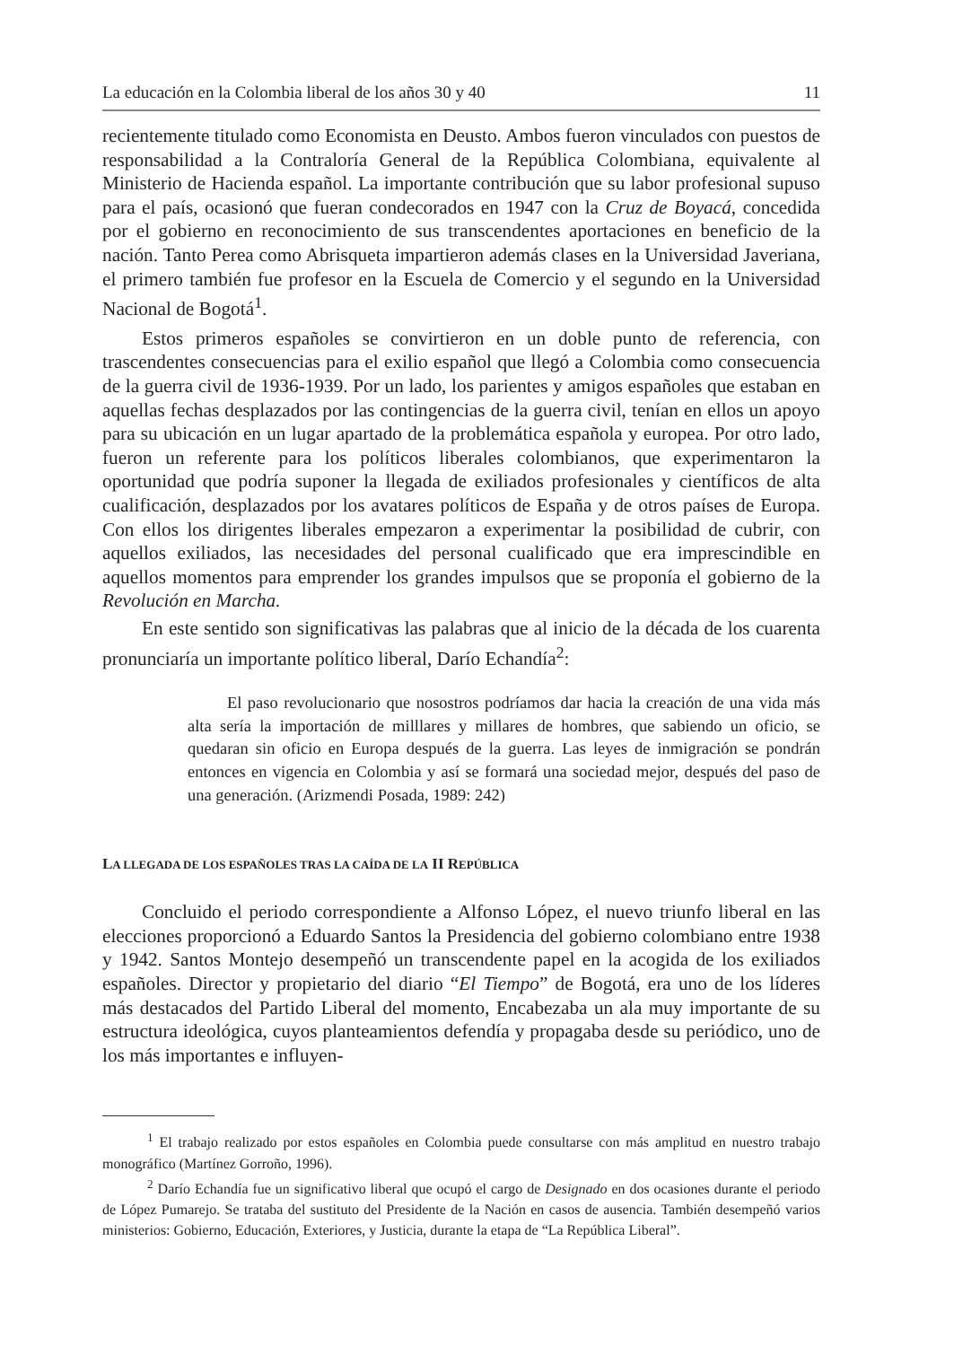La educación en la Colombia liberal de los años 30 y 40 11
recientemente titulado como Economista en Deusto. Ambos fueron vinculados con puestos de responsabilidad a la Contraloría General de la República Colombiana, equivalente al Ministerio de Hacienda español. La importante contribución que su labor profesional supuso para el país, ocasionó que fueran condecorados en 1947 con la Cruz de Boyacá, concedida por el gobierno en reconocimiento de sus transcendentes aportaciones en beneficio de la nación. Tanto Perea como Abrisqueta impartieron además clases en la Universidad Javeriana, el primero también fue profesor en la Escuela de Comercio y el segundo en la Universidad Nacional de Bogotá<sup>1</sup>.
Estos primeros españoles se convirtieron en un doble punto de referencia, con trascendentes consecuencias para el exilio español que llegó a Colombia como consecuencia de la guerra civil de 1936-1939. Por un lado, los parientes y amigos españoles que estaban en aquellas fechas desplazados por las contingencias de la guerra civil, tenían en ellos un apoyo para su ubicación en un lugar apartado de la problemática española y europea. Por otro lado, fueron un referente para los políticos liberales colombianos, que experimentaron la oportunidad que podría suponer la llegada de exiliados profesionales y científicos de alta cualificación, desplazados por los avatares políticos de España y de otros países de Europa. Con ellos los dirigentes liberales empezaron a experimentar la posibilidad de cubrir, con aquellos exiliados, las necesidades del personal cualificado que era imprescindible en aquellos momentos para emprender los grandes impulsos que se proponía el gobierno de la Revolución en Marcha.
En este sentido son significativas las palabras que al inicio de la década de los cuarenta pronunciaría un importante político liberal, Darío Echandía<sup>2</sup>:
El paso revolucionario que nosostros podríamos dar hacia la creación de una vida más alta sería la importación de milllares y millares de hombres, que sabiendo un oficio, se quedaran sin oficio en Europa después de la guerra. Las leyes de inmigración se pondrán entonces en vigencia en Colombia y así se formará una sociedad mejor, después del paso de una generación. (Arizmendi Posada, 1989: 242)
LA LLEGADA DE LOS ESPAÑOLES TRAS LA CAÍDA DE LA II REPÚBLICA
Concluido el periodo correspondiente a Alfonso López, el nuevo triunfo liberal en las elecciones proporcionó a Eduardo Santos la Presidencia del gobierno colombiano entre 1938 y 1942. Santos Montejo desempeñó un transcendente papel en la acogida de los exiliados españoles. Director y propietario del diario “El Tiempo” de Bogotá, era uno de los líderes más destacados del Partido Liberal del momento, Encabezaba un ala muy importante de su estructura ideológica, cuyos planteamientos defendía y propagaba desde su periódico, uno de los más importantes e influyen-
<sup>1</sup> El trabajo realizado por estos españoles en Colombia puede consultarse con más amplitud en nuestro trabajo monográfico (Martínez Gorroño, 1996).
<sup>2</sup> Darío Echandía fue un significativo liberal que ocupó el cargo de Designado en dos ocasiones durante el periodo de López Pumarejo. Se trataba del sustituto del Presidente de la Nación en casos de ausencia. También desempeñó varios ministerios: Gobierno, Educación, Exteriores, y Justicia, durante la etapa de “La República Liberal”.